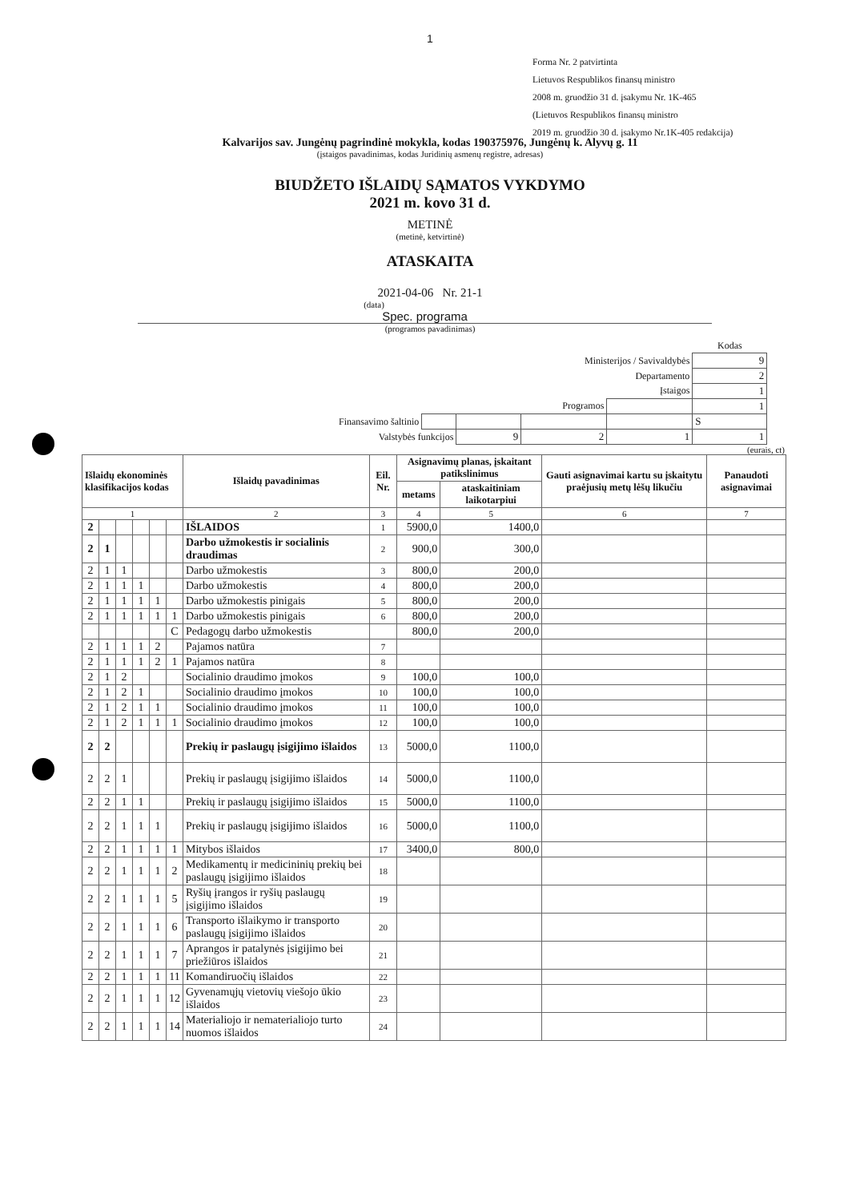1
Forma Nr. 2 patvirtinta
Lietuvos Respublikos finansų ministro
2008 m. gruodžio 31 d. įsakymu Nr. 1K-465
(Lietuvos Respublikos finansų ministro
2019 m. gruodžio 30 d. įsakymo Nr.1K-405 redakcija)
Kalvarijos sav. Jungėnų pagrindinė mokykla, kodas 190375976, Jungėnų k. Alyvų g. 11
(įstaigos pavadinimas, kodas Juridinių asmenų registre, adresas)
BIUDŽETO IŠLAIDŲ SĄMATOS VYKDYMO
2021 m. kovo 31 d.
METINĖ
(metinė, ketvirtinė)
ATASKAITA
2021-04-06 Nr. 21-1
(data)
Spec. programa
(programos pavadinimas)
| | | | | | Kodas |
| Ministerijos / Savivaldybės | | | | | 9 |
| Departamento | | | | | 2 |
| Įstaigos | | | | | 1 |
| Programos | | | | | 1 |
| Finansavimo šaltinio | | | | | S |
| Valstybės funkcijos | | 9 | 2 | 1 | 1 |
(eurais, ct)
| Išlaidų ekonominės klasifikacijos kodas | | | | | | Išlaidų pavadinimas | Eil. Nr. | Asignavimų planas, įskaitant patikslinimus | | Gauti asignavimai kartu su įskaitytu praėjusių metų lėšų likučiu | Panaudoti asignavimai |
| --- | --- | --- | --- | --- | --- | --- | --- | --- | --- | --- | --- |
| | | | | | | | | metams | ataskaitiniam laikotarpiui | | |
| 1 | | | | | | 2 | 3 | 4 | 5 | 6 | 7 |
| 2 | | | | | | IŠLAIDOS | 1 | 5900,0 | 1400,0 | | |
| 2 | 1 | | | | | Darbo užmokestis ir socialinis draudimas | 2 | 900,0 | 300,0 | | |
| 2 | 1 | 1 | | | | Darbo užmokestis | 3 | 800,0 | 200,0 | | |
| 2 | 1 | 1 | 1 | | | Darbo užmokestis | 4 | 800,0 | 200,0 | | |
| 2 | 1 | 1 | 1 | 1 | | Darbo užmokestis pinigais | 5 | 800,0 | 200,0 | | |
| 2 | 1 | 1 | 1 | 1 | 1 | Darbo užmokestis pinigais | 6 | 800,0 | 200,0 | | |
| | | | | | C | Pedagogų darbo užmokestis | | 800,0 | 200,0 | | |
| 2 | 1 | 1 | 1 | 2 | | Pajamos natūra | 7 | | | | |
| 2 | 1 | 1 | 1 | 2 | 1 | Pajamos natūra | 8 | | | | |
| 2 | 1 | 2 | | | | Socialinio draudimo įmokos | 9 | 100,0 | 100,0 | | |
| 2 | 1 | 2 | 1 | | | Socialinio draudimo įmokos | 10 | 100,0 | 100,0 | | |
| 2 | 1 | 2 | 1 | 1 | | Socialinio draudimo įmokos | 11 | 100,0 | 100,0 | | |
| 2 | 1 | 2 | 1 | 1 | 1 | Socialinio draudimo įmokos | 12 | 100,0 | 100,0 | | |
| 2 | 2 | | | | | Prekių ir paslaugų įsigijimo išlaidos | 13 | 5000,0 | 1100,0 | | |
| 2 | 2 | 1 | | | | Prekių ir paslaugų įsigijimo išlaidos | 14 | 5000,0 | 1100,0 | | |
| 2 | 2 | 1 | 1 | | | Prekių ir paslaugų įsigijimo išlaidos | 15 | 5000,0 | 1100,0 | | |
| 2 | 2 | 1 | 1 | 1 | | Prekių ir paslaugų įsigijimo išlaidos | 16 | 5000,0 | 1100,0 | | |
| 2 | 2 | 1 | 1 | 1 | 1 | Mitybos išlaidos | 17 | 3400,0 | 800,0 | | |
| 2 | 2 | 1 | 1 | 1 | 2 | Medikamentų ir medicininių prekių bei paslaugų įsigijimo išlaidos | 18 | | | | |
| 2 | 2 | 1 | 1 | 1 | 5 | Ryšių įrangos ir ryšių paslaugų įsigijimo išlaidos | 19 | | | | |
| 2 | 2 | 1 | 1 | 1 | 6 | Transporto išlaikymo ir transporto paslaugų įsigijimo išlaidos | 20 | | | | |
| 2 | 2 | 1 | 1 | 1 | 7 | Aprangos ir patalynės įsigijimo bei priežiūros išlaidos | 21 | | | | |
| 2 | 2 | 1 | 1 | 1 | 11 | Komandiruočių išlaidos | 22 | | | | |
| 2 | 2 | 1 | 1 | 1 | 12 | Gyvenamųjų vietovių viešojo ūkio išlaidos | 23 | | | | |
| 2 | 2 | 1 | 1 | 1 | 14 | Materialiojo ir nematerialiojo turto nuomos išlaidos | 24 | | | | |